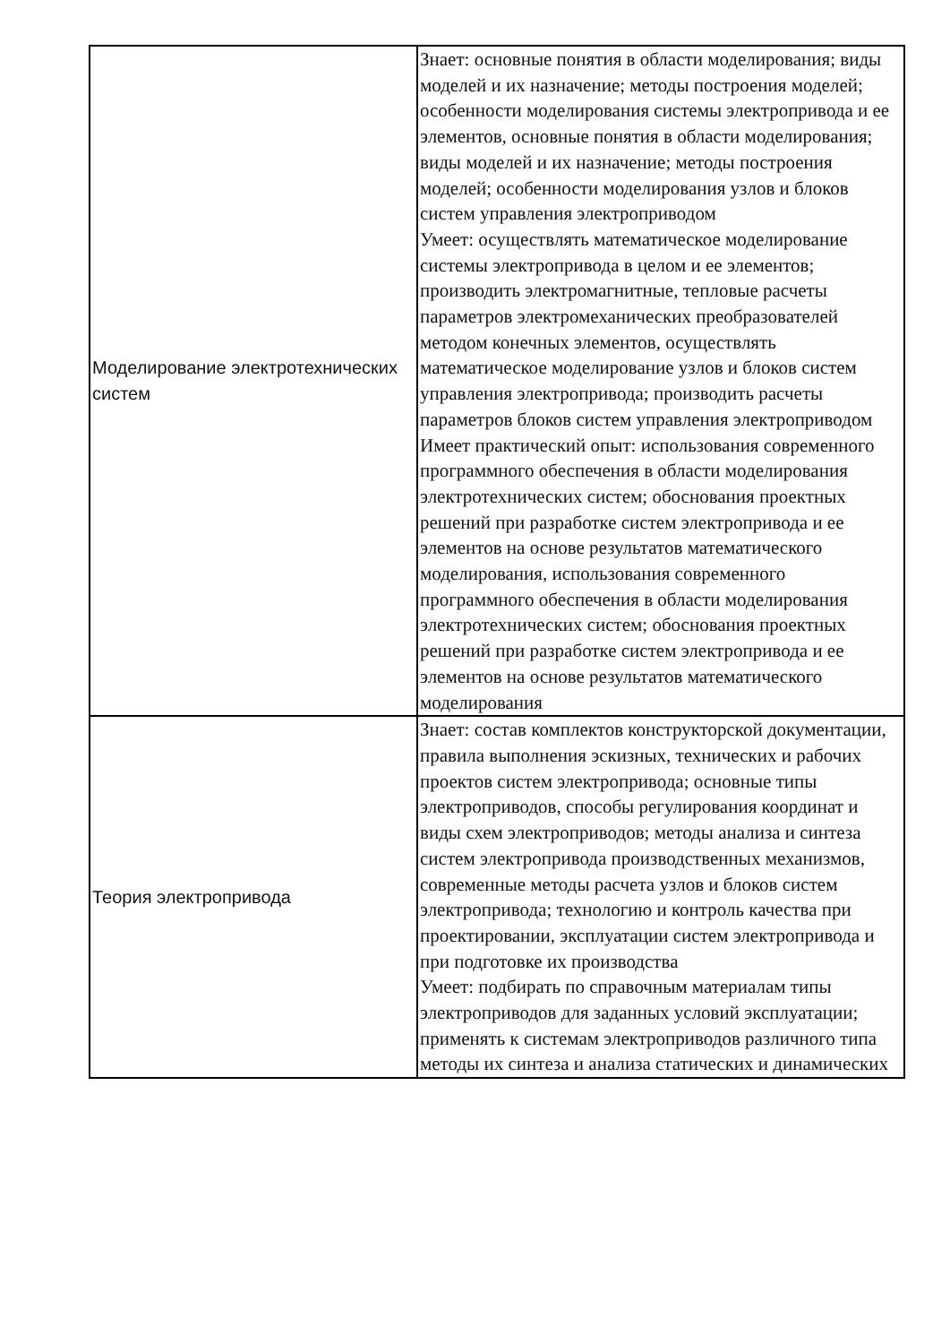| Моделирование электротехнических систем | Знает: основные понятия в области моделирования; виды моделей и их назначение; методы построения моделей; особенности моделирования системы электропривода и ее элементов, основные понятия в области моделирования; виды моделей и их назначение; методы построения моделей; особенности моделирования узлов и блоков систем управления электроприводом Умеет: осуществлять математическое моделирование системы электропривода в целом и ее элементов; производить электромагнитные, тепловые расчеты параметров электромеханических преобразователей методом конечных элементов, осуществлять математическое моделирование узлов и блоков систем управления электропривода; производить расчеты параметров блоков систем управления электроприводом Имеет практический опыт: использования современного программного обеспечения в области моделирования электротехнических систем; обоснования проектных решений при разработке систем электропривода и ее элементов на основе результатов математического моделирования, использования современного программного обеспечения в области моделирования электротехнических систем; обоснования проектных решений при разработке систем электропривода и ее элементов на основе результатов математического моделирования |
| Теория электропривода | Знает: состав комплектов конструкторской документации, правила выполнения эскизных, технических и рабочих проектов систем электропривода; основные типы электроприводов, способы регулирования координат и виды схем электроприводов; методы анализа и синтеза систем электропривода производственных механизмов, современные методы расчета узлов и блоков систем электропривода; технологию и контроль качества при проектировании, эксплуатации систем электропривода и при подготовке их производства Умеет: подбирать по справочным материалам типы электроприводов для заданных условий эксплуатации; применять к системам электроприводов различного типа методы их синтеза и анализа статических и динамических |